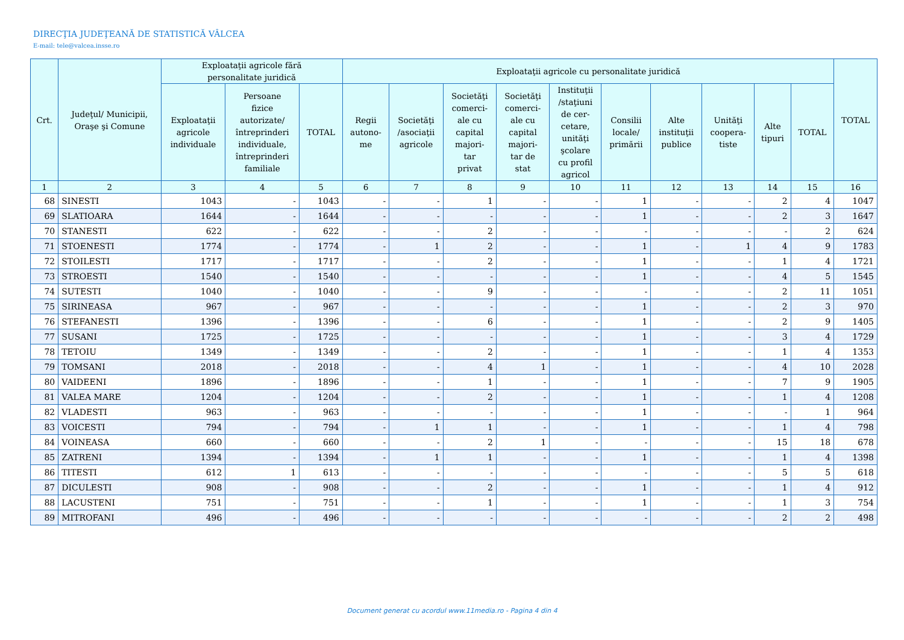DIRECŢIA JUDEŢEANĂ DE STATISTICĂ VÂLCEA
E-mail: tele@valcea.insse.ro
| Crt. | Judeţul/ Municipii, Oraşe şi Comune | Exploataţii agricole fără personalitate juridică | | | Exploataţii agricole cu personalitate juridică | | | | | | | | | | TOTAL |
| --- | --- | --- | --- | --- | --- | --- | --- | --- | --- | --- | --- | --- | --- | --- | --- |
| | | Exploataţii agricole individuale | Persoane fizice autorizate/ întreprinderi individuale, întreprinderi familiale | TOTAL | Regii autono- me | Societăţi /asociaţii agricole | Societăţi comerci- ale cu capital majori- tar privat | Societăţi comerci- ale cu capital majori- tar de stat | Instituţii /staţiuni de cer- cetare, unităţi şcolare cu profil agricol | Consilii locale/ primării | Alte instituţii publice | Unităţi coopera- tiste | Alte tipuri | TOTAL | |
| 1 | 2 | 3 | 4 | 5 | 6 | 7 | 8 | 9 | 10 | 11 | 12 | 13 | 14 | 15 | 16 |
| 68 | SINESTI | 1043 | - | 1043 | - | - | 1 | - | - | 1 | - | - | 2 | 4 | 1047 |
| 69 | SLATIOARA | 1644 | - | 1644 | - | - | - | - | - | 1 | - | - | 2 | 3 | 1647 |
| 70 | STANESTI | 622 | - | 622 | - | - | 2 | - | - | - | - | - | - | 2 | 624 |
| 71 | STOENESTI | 1774 | - | 1774 | - | 1 | 2 | - | - | 1 | - | 1 | 4 | 9 | 1783 |
| 72 | STOILESTI | 1717 | - | 1717 | - | - | 2 | - | - | 1 | - | - | 1 | 4 | 1721 |
| 73 | STROESTI | 1540 | - | 1540 | - | - | - | - | - | 1 | - | - | 4 | 5 | 1545 |
| 74 | SUTESTI | 1040 | - | 1040 | - | - | 9 | - | - | - | - | - | 2 | 11 | 1051 |
| 75 | SIRINEASA | 967 | - | 967 | - | - | - | - | - | 1 | - | - | 2 | 3 | 970 |
| 76 | STEFANESTI | 1396 | - | 1396 | - | - | 6 | - | - | 1 | - | - | 2 | 9 | 1405 |
| 77 | SUSANI | 1725 | - | 1725 | - | - | - | - | - | 1 | - | - | 3 | 4 | 1729 |
| 78 | TETOIU | 1349 | - | 1349 | - | - | 2 | - | - | 1 | - | - | 1 | 4 | 1353 |
| 79 | TOMSANI | 2018 | - | 2018 | - | - | 4 | 1 | - | 1 | - | - | 4 | 10 | 2028 |
| 80 | VAIDEENI | 1896 | - | 1896 | - | - | 1 | - | - | 1 | - | - | 7 | 9 | 1905 |
| 81 | VALEA MARE | 1204 | - | 1204 | - | - | 2 | - | - | 1 | - | - | 1 | 4 | 1208 |
| 82 | VLADESTI | 963 | - | 963 | - | - | - | - | - | 1 | - | - | - | 1 | 964 |
| 83 | VOICESTI | 794 | - | 794 | - | 1 | 1 | - | - | 1 | - | - | 1 | 4 | 798 |
| 84 | VOINEASA | 660 | - | 660 | - | - | 2 | 1 | - | - | - | - | 15 | 18 | 678 |
| 85 | ZATRENI | 1394 | - | 1394 | - | 1 | 1 | - | - | 1 | - | - | 1 | 4 | 1398 |
| 86 | TITESTI | 612 | 1 | 613 | - | - | - | - | - | - | - | - | 5 | 5 | 618 |
| 87 | DICULESTI | 908 | - | 908 | - | - | 2 | - | - | 1 | - | - | 1 | 4 | 912 |
| 88 | LACUSTENI | 751 | - | 751 | - | - | 1 | - | - | 1 | - | - | 1 | 3 | 754 |
| 89 | MITROFANI | 496 | - | 496 | - | - | - | - | - | - | - | - | 2 | 2 | 498 |
Document generat cu acordul www.11media.ro - Pagina 4 din 4